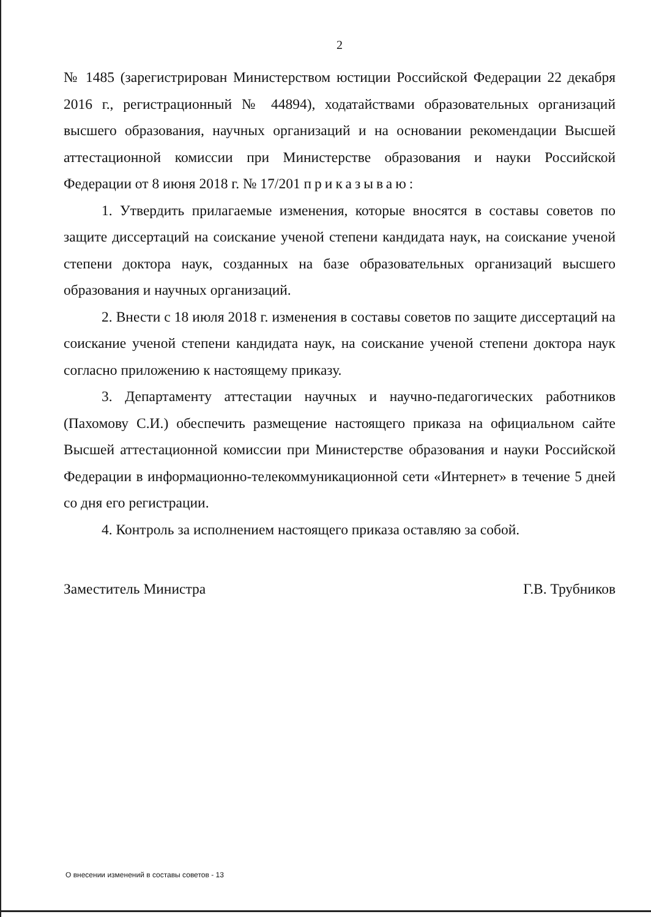2
№ 1485 (зарегистрирован Министерством юстиции Российской Федерации 22 декабря 2016 г., регистрационный № 44894), ходатайствами образовательных организаций высшего образования, научных организаций и на основании рекомендации Высшей аттестационной комиссии при Министерстве образования и науки Российской Федерации от 8 июня 2018 г. № 17/201 приказываю:
1. Утвердить прилагаемые изменения, которые вносятся в составы советов по защите диссертаций на соискание ученой степени кандидата наук, на соискание ученой степени доктора наук, созданных на базе образовательных организаций высшего образования и научных организаций.
2. Внести с 18 июля 2018 г. изменения в составы советов по защите диссертаций на соискание ученой степени кандидата наук, на соискание ученой степени доктора наук согласно приложению к настоящему приказу.
3. Департаменту аттестации научных и научно-педагогических работников (Пахомову С.И.) обеспечить размещение настоящего приказа на официальном сайте Высшей аттестационной комиссии при Министерстве образования и науки Российской Федерации в информационно-телекоммуникационной сети «Интернет» в течение 5 дней со дня его регистрации.
4. Контроль за исполнением настоящего приказа оставляю за собой.
Заместитель Министра Г.В. Трубников
О внесении изменений в составы советов - 13